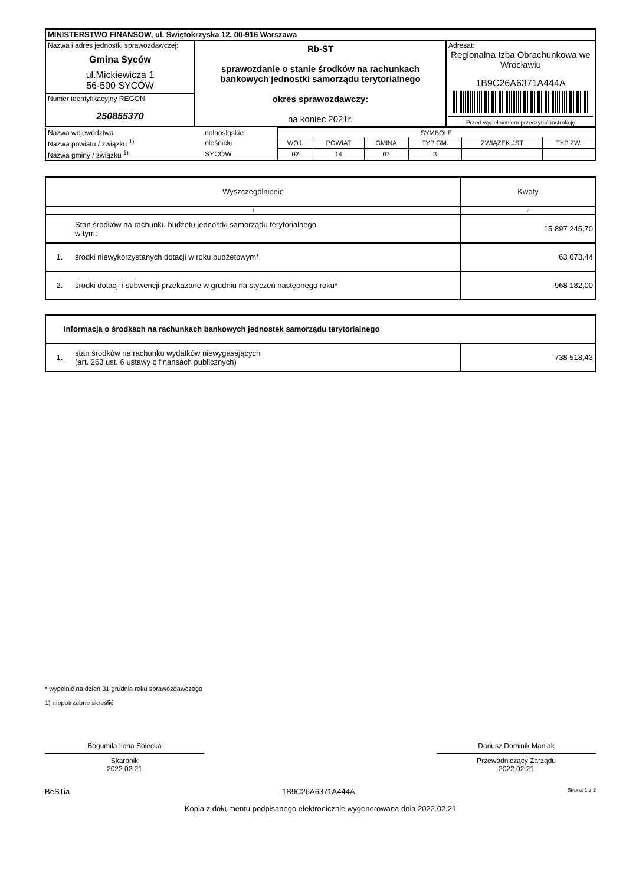| MINISTERSTWO FINANSÓW, ul. Świętokrzyska 12, 00-916 Warszawa | | |
| Nazwa i adres jednostki sprawozdawczej: Gmina Syców ul.Mickiewicza 1 56-500 SYCÓW | Rb-ST sprawozdanie o stanie środków na rachunkach bankowych jednostki samorządu terytorialnego okres sprawozdawczy: na koniec 2021r. | Adresat: Regionalna Izba Obrachunkowa we Wrocławiu 1B9C26A6371A444A Przed wypełnieniem przeczytać instrukcję |
| Numer identyfikacyjny REGON 250855370 | | |
| Nazwa województwa | dolnośląskie | SYMBOLE | | | | | |
| Nazwa powiatu / związku <sup>1)</sup> | oleśnicki | WOJ. | POWIAT | GMINA | TYP GM. | ZWIĄZEK JST | TYP ZW. |
| Nazwa gminy / związku <sup>1)</sup> | SYCÓW | 02 | 14 | 07 | 3 | | |
| Wyszczególnienie | | Kwoty |
| 1 | | 2 |
| | Stan środków na rachunku budżetu jednostki samorządu terytorialnego w tym: | 15 897 245,70 |
| 1. | środki niewykorzystanych dotacji w roku budżetowym* | 63 073,44 |
| 2. | środki dotacji i subwencji przekazane w grudniu na styczeń następnego roku* | 968 182,00 |
| Informacja o środkach na rachunkach bankowych jednostek samorządu terytorialnego | | |
| 1. | stan środków na rachunku wydatków niewygasających (art. 263 ust. 6 ustawy o finansach publicznych) | 738 518,43 |
* wypełnić na dzień 31 grudnia roku sprawozdawczego
1) niepotrzebne skreślić
Bogumiła Ilona Solecka
Skarbnik
2022.02.21
Dariusz Dominik Maniak
Przewodniczący Zarządu
2022.02.21
BeSTia 1B9C26A6371A444A Strona 1 z 2
Kopia z dokumentu podpisanego elektronicznie wygenerowana dnia 2022.02.21